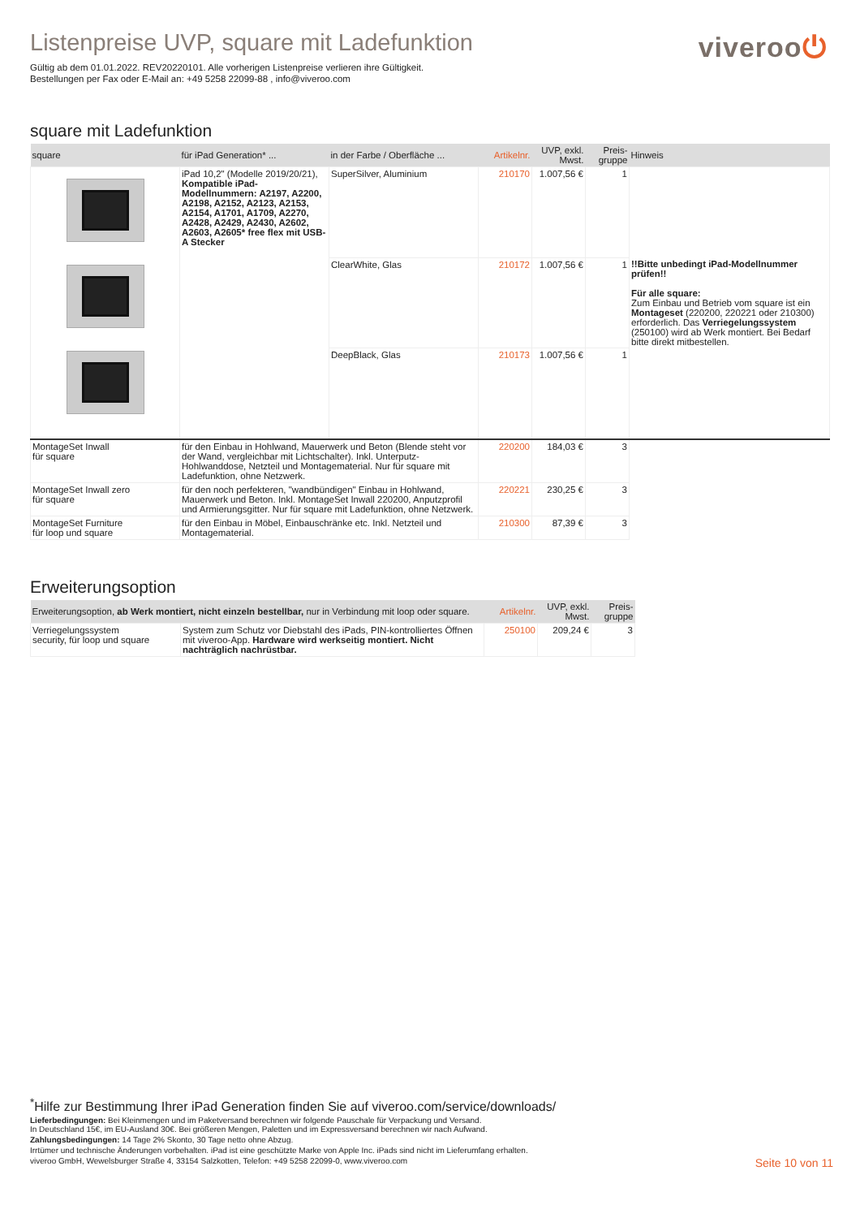viveroo⏻
Listenpreise UVP, square mit Ladefunktion
Gültig ab dem 01.01.2022. REV20220101. Alle vorherigen Listenpreise verlieren ihre Gültigkeit.
Bestellungen per Fax oder E-Mail an: +49 5258 22099-88 , info@viveroo.com
square mit Ladefunktion
| square | für iPad Generation* ... | in der Farbe / Oberfläche ... | Artikelnr. | UVP, exkl. Mwst. | Preis-gruppe | Hinweis |
| --- | --- | --- | --- | --- | --- | --- |
| | iPad 10,2" (Modelle 2019/20/21), Kompatible iPad-Modellnummern: A2197, A2200, A2198, A2152, A2123, A2153, A2154, A1701, A1709, A2270, A2428, A2429, A2430, A2602, A2603, A2605* free flex mit USB-A Stecker | SuperSilver, Aluminium | 210170 | 1.007,56 € | 1 | !!Bitte unbedingt iPad-Modellnummer prüfen!! Für alle square: Zum Einbau und Betrieb vom square ist ein Montageset (220200, 220221 oder 210300) erforderlich. Das Verriegelungssystem (250100) wird ab Werk montiert. Bei Bedarf bitte direkt mitbestellen. |
| | | ClearWhite, Glas | 210172 | 1.007,56 € | 1 | |
| | | DeepBlack, Glas | 210173 | 1.007,56 € | 1 | |
| MontageSet Inwall für square | für den Einbau in Hohlwand, Mauerwerk und Beton (Blende steht vor der Wand, vergleichbar mit Lichtschalter). Inkl. Unterputz-Hohlwanddose, Netzteil und Montagematerial. Nur für square mit Ladefunktion, ohne Netzwerk. | | 220200 | 184,03 € | 3 | |
| MontageSet Inwall zero für square | für den noch perfekteren, "wandbündigen" Einbau in Hohlwand, Mauerwerk und Beton. Inkl. MontageSet Inwall 220200, Anputzprofil und Armierungsgitter. Nur für square mit Ladefunktion, ohne Netzwerk. | | 220221 | 230,25 € | 3 | |
| MontageSet Furniture für loop und square | für den Einbau in Möbel, Einbauschränke etc. Inkl. Netzteil und Montagematerial. | | 210300 | 87,39 € | 3 | |
Erweiterungsoption
| Erweiterungsoption, ab Werk montiert, nicht einzeln bestellbar, nur in Verbindung mit loop oder square. | | Artikelnr. | UVP, exkl. Mwst. | Preis-gruppe |
| --- | --- | --- | --- | --- |
| Verriegelungssystem security, für loop und square | System zum Schutz vor Diebstahl des iPads, PIN-kontrolliertes Öffnen mit viveroo-App. Hardware wird werkseitig montiert. Nicht nachträglich nachrüstbar. | 250100 | 209,24 € | 3 |
<sup>*</sup> Hilfe zur Bestimmung Ihrer iPad Generation finden Sie auf viveroo.com/service/downloads/
Lieferbedingungen: Bei Kleinmengen und im Paketversand berechnen wir folgende Pauschale für Verpackung und Versand.
In Deutschland 15€, im EU-Ausland 30€. Bei größeren Mengen, Paletten und im Expressversand berechnen wir nach Aufwand.
Zahlungsbedingungen: 14 Tage 2% Skonto, 30 Tage netto ohne Abzug.
Irrtümer und technische Änderungen vorbehalten. iPad ist eine geschützte Marke von Apple Inc. iPads sind nicht im Lieferumfang erhalten.
viveroo GmbH, Wewelsburger Straße 4, 33154 Salzkotten, Telefon: +49 5258 22099-0, www.viveroo.com Seite 10 von 11